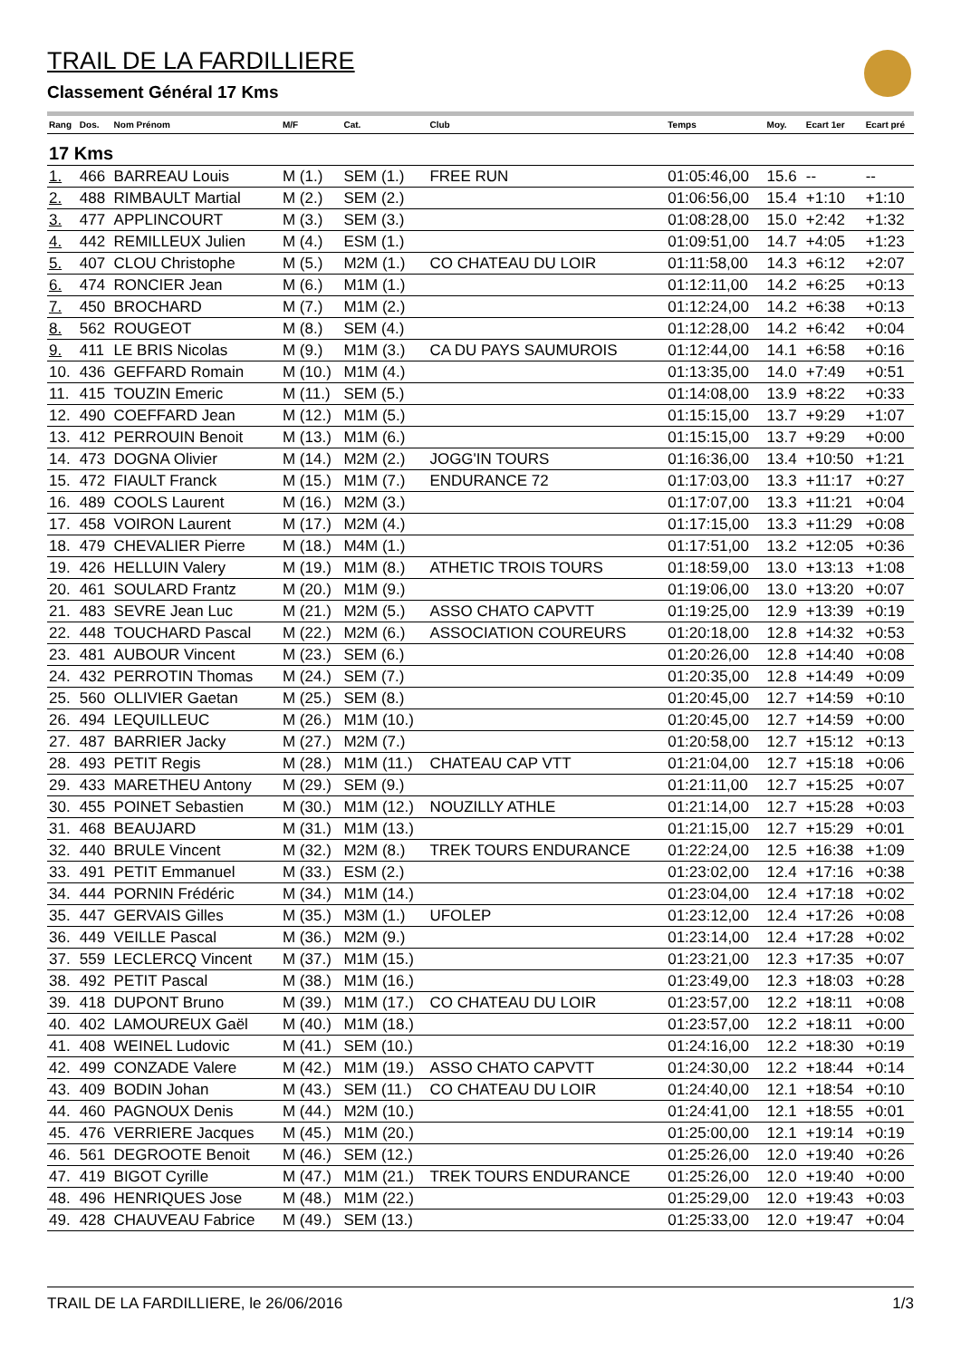TRAIL DE LA FARDILLIERE
Classement Général 17 Kms
| Rang | Dos. | Nom Prénom | M/F | Cat. | Club | Temps | Moy. | Ecart 1er | Ecart pré |
| --- | --- | --- | --- | --- | --- | --- | --- | --- | --- |
| 17 Kms | | | | | | | | | |
| 1. | 466 | BARREAU Louis | M (1.) | SEM (1.) | FREE RUN | 01:05:46,00 | 15.6 | -- | -- |
| 2. | 488 | RIMBAULT Martial | M (2.) | SEM (2.) | | 01:06:56,00 | 15.4 | +1:10 | +1:10 |
| 3. | 477 | APPLINCOURT | M (3.) | SEM (3.) | | 01:08:28,00 | 15.0 | +2:42 | +1:32 |
| 4. | 442 | REMILLEUX Julien | M (4.) | ESM (1.) | | 01:09:51,00 | 14.7 | +4:05 | +1:23 |
| 5. | 407 | CLOU Christophe | M (5.) | M2M (1.) | CO CHATEAU DU LOIR | 01:11:58,00 | 14.3 | +6:12 | +2:07 |
| 6. | 474 | RONCIER Jean | M (6.) | M1M (1.) | | 01:12:11,00 | 14.2 | +6:25 | +0:13 |
| 7. | 450 | BROCHARD | M (7.) | M1M (2.) | | 01:12:24,00 | 14.2 | +6:38 | +0:13 |
| 8. | 562 | ROUGEOT | M (8.) | SEM (4.) | | 01:12:28,00 | 14.2 | +6:42 | +0:04 |
| 9. | 411 | LE BRIS Nicolas | M (9.) | M1M (3.) | CA DU PAYS SAUMUROIS | 01:12:44,00 | 14.1 | +6:58 | +0:16 |
| 10. | 436 | GEFFARD Romain | M (10.) | M1M (4.) | | 01:13:35,00 | 14.0 | +7:49 | +0:51 |
| 11. | 415 | TOUZIN Emeric | M (11.) | SEM (5.) | | 01:14:08,00 | 13.9 | +8:22 | +0:33 |
| 12. | 490 | COEFFARD Jean | M (12.) | M1M (5.) | | 01:15:15,00 | 13.7 | +9:29 | +1:07 |
| 13. | 412 | PERROUIN Benoit | M (13.) | M1M (6.) | | 01:15:15,00 | 13.7 | +9:29 | +0:00 |
| 14. | 473 | DOGNA Olivier | M (14.) | M2M (2.) | JOGG'IN TOURS | 01:16:36,00 | 13.4 | +10:50 | +1:21 |
| 15. | 472 | FIAULT Franck | M (15.) | M1M (7.) | ENDURANCE 72 | 01:17:03,00 | 13.3 | +11:17 | +0:27 |
| 16. | 489 | COOLS Laurent | M (16.) | M2M (3.) | | 01:17:07,00 | 13.3 | +11:21 | +0:04 |
| 17. | 458 | VOIRON Laurent | M (17.) | M2M (4.) | | 01:17:15,00 | 13.3 | +11:29 | +0:08 |
| 18. | 479 | CHEVALIER Pierre | M (18.) | M4M (1.) | | 01:17:51,00 | 13.2 | +12:05 | +0:36 |
| 19. | 426 | HELLUIN Valery | M (19.) | M1M (8.) | ATHETIC TROIS TOURS | 01:18:59,00 | 13.0 | +13:13 | +1:08 |
| 20. | 461 | SOULARD Frantz | M (20.) | M1M (9.) | | 01:19:06,00 | 13.0 | +13:20 | +0:07 |
| 21. | 483 | SEVRE Jean Luc | M (21.) | M2M (5.) | ASSO CHATO CAPVTT | 01:19:25,00 | 12.9 | +13:39 | +0:19 |
| 22. | 448 | TOUCHARD Pascal | M (22.) | M2M (6.) | ASSOCIATION COUREURS | 01:20:18,00 | 12.8 | +14:32 | +0:53 |
| 23. | 481 | AUBOUR Vincent | M (23.) | SEM (6.) | | 01:20:26,00 | 12.8 | +14:40 | +0:08 |
| 24. | 432 | PERROTIN Thomas | M (24.) | SEM (7.) | | 01:20:35,00 | 12.8 | +14:49 | +0:09 |
| 25. | 560 | OLLIVIER Gaetan | M (25.) | SEM (8.) | | 01:20:45,00 | 12.7 | +14:59 | +0:10 |
| 26. | 494 | LEQUILLEUC | M (26.) | M1M (10.) | | 01:20:45,00 | 12.7 | +14:59 | +0:00 |
| 27. | 487 | BARRIER Jacky | M (27.) | M2M (7.) | | 01:20:58,00 | 12.7 | +15:12 | +0:13 |
| 28. | 493 | PETIT Regis | M (28.) | M1M (11.) | CHATEAU CAP VTT | 01:21:04,00 | 12.7 | +15:18 | +0:06 |
| 29. | 433 | MARETHEU Antony | M (29.) | SEM (9.) | | 01:21:11,00 | 12.7 | +15:25 | +0:07 |
| 30. | 455 | POINET Sebastien | M (30.) | M1M (12.) | NOUZILLY ATHLE | 01:21:14,00 | 12.7 | +15:28 | +0:03 |
| 31. | 468 | BEAUJARD | M (31.) | M1M (13.) | | 01:21:15,00 | 12.7 | +15:29 | +0:01 |
| 32. | 440 | BRULE Vincent | M (32.) | M2M (8.) | TREK TOURS ENDURANCE | 01:22:24,00 | 12.5 | +16:38 | +1:09 |
| 33. | 491 | PETIT Emmanuel | M (33.) | ESM (2.) | | 01:23:02,00 | 12.4 | +17:16 | +0:38 |
| 34. | 444 | PORNIN Frédéric | M (34.) | M1M (14.) | | 01:23:04,00 | 12.4 | +17:18 | +0:02 |
| 35. | 447 | GERVAIS Gilles | M (35.) | M3M (1.) | UFOLEP | 01:23:12,00 | 12.4 | +17:26 | +0:08 |
| 36. | 449 | VEILLE Pascal | M (36.) | M2M (9.) | | 01:23:14,00 | 12.4 | +17:28 | +0:02 |
| 37. | 559 | LECLERCQ Vincent | M (37.) | M1M (15.) | | 01:23:21,00 | 12.3 | +17:35 | +0:07 |
| 38. | 492 | PETIT Pascal | M (38.) | M1M (16.) | | 01:23:49,00 | 12.3 | +18:03 | +0:28 |
| 39. | 418 | DUPONT Bruno | M (39.) | M1M (17.) | CO CHATEAU DU LOIR | 01:23:57,00 | 12.2 | +18:11 | +0:08 |
| 40. | 402 | LAMOUREUX Gaël | M (40.) | M1M (18.) | | 01:23:57,00 | 12.2 | +18:11 | +0:00 |
| 41. | 408 | WEINEL Ludovic | M (41.) | SEM (10.) | | 01:24:16,00 | 12.2 | +18:30 | +0:19 |
| 42. | 499 | CONZADE Valere | M (42.) | M1M (19.) | ASSO CHATO CAPVTT | 01:24:30,00 | 12.2 | +18:44 | +0:14 |
| 43. | 409 | BODIN Johan | M (43.) | SEM (11.) | CO CHATEAU DU LOIR | 01:24:40,00 | 12.1 | +18:54 | +0:10 |
| 44. | 460 | PAGNOUX Denis | M (44.) | M2M (10.) | | 01:24:41,00 | 12.1 | +18:55 | +0:01 |
| 45. | 476 | VERRIERE Jacques | M (45.) | M1M (20.) | | 01:25:00,00 | 12.1 | +19:14 | +0:19 |
| 46. | 561 | DEGROOTE Benoit | M (46.) | SEM (12.) | | 01:25:26,00 | 12.0 | +19:40 | +0:26 |
| 47. | 419 | BIGOT Cyrille | M (47.) | M1M (21.) | TREK TOURS ENDURANCE | 01:25:26,00 | 12.0 | +19:40 | +0:00 |
| 48. | 496 | HENRIQUES Jose | M (48.) | M1M (22.) | | 01:25:29,00 | 12.0 | +19:43 | +0:03 |
| 49. | 428 | CHAUVEAU Fabrice | M (49.) | SEM (13.) | | 01:25:33,00 | 12.0 | +19:47 | +0:04 |
TRAIL DE LA FARDILLIERE, le 26/06/2016 1/3